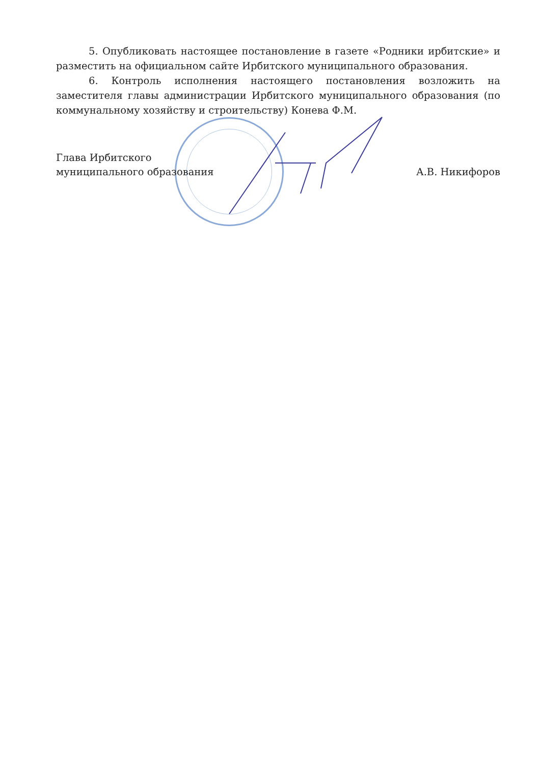5. Опубликовать настоящее постановление в газете «Родники ирбитские» и разместить на официальном сайте Ирбитского муниципального образования.
6. Контроль исполнения настоящего постановления возложить на заместителя главы администрации Ирбитского муниципального образования (по коммунальному хозяйству и строительству) Конева Ф.М.
Глава Ирбитского
муниципального образования
А.В. Никифоров